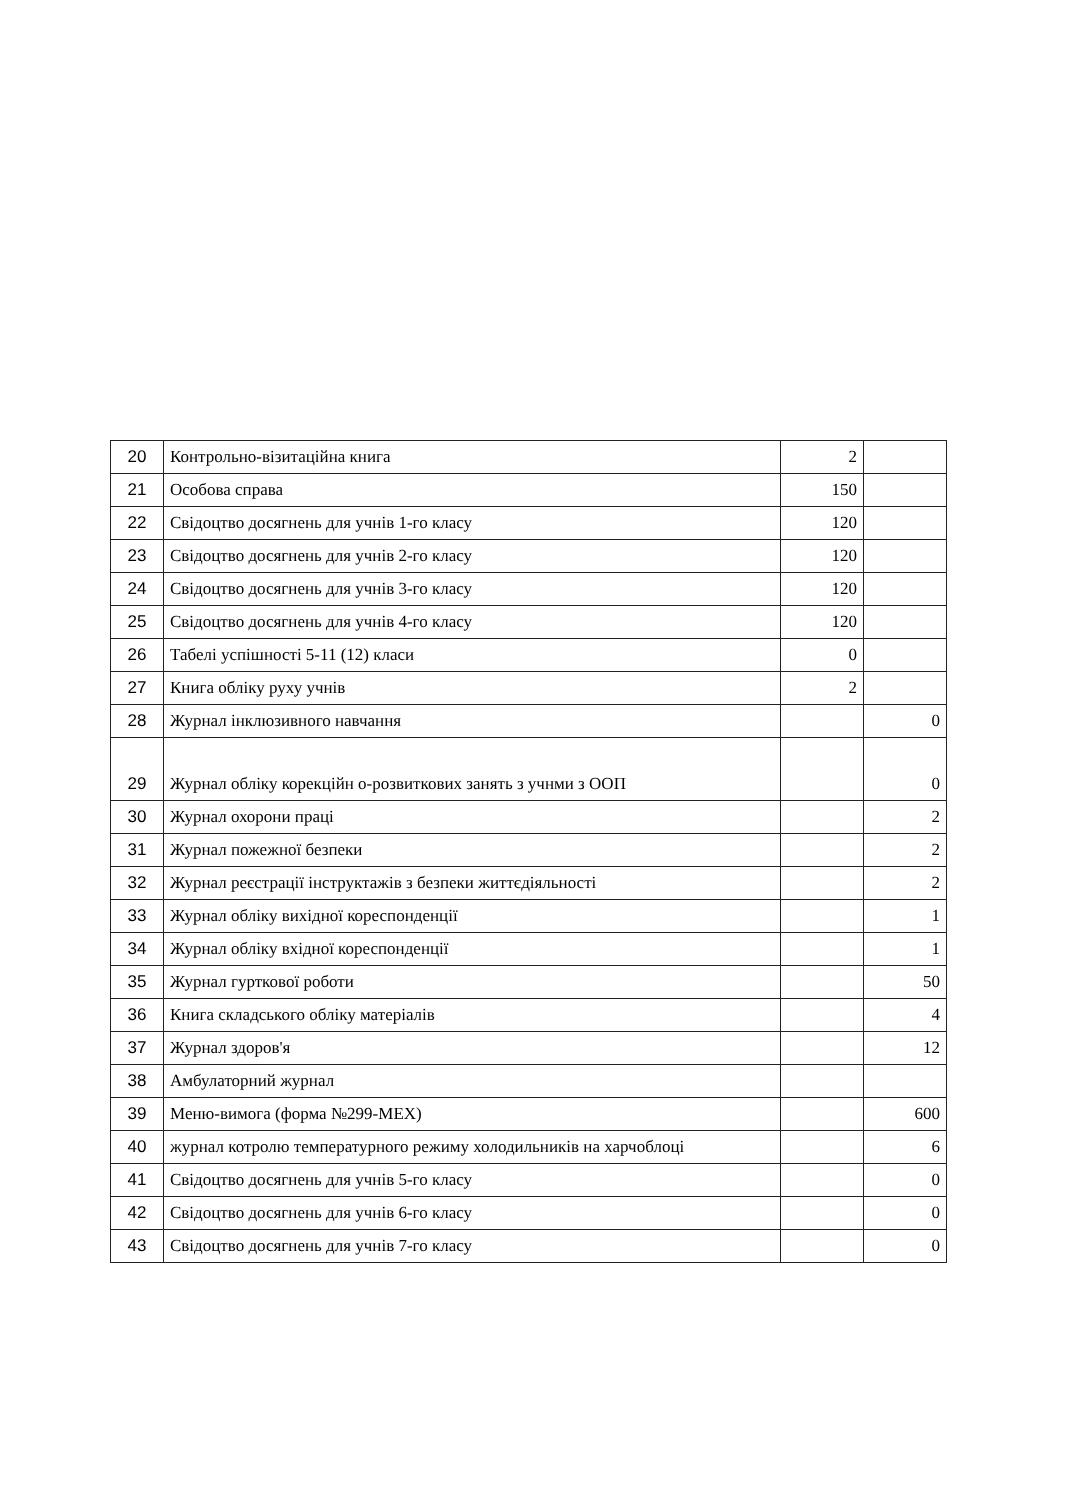| 20 | Контрольно-візитаційна книга | 2 | |
| 21 | Особова справа | 150 | |
| 22 | Свідоцтво досягнень для учнів 1-го класу | 120 | |
| 23 | Свідоцтво досягнень для учнів 2-го класу | 120 | |
| 24 | Свідоцтво досягнень для учнів 3-го класу | 120 | |
| 25 | Свідоцтво досягнень для учнів 4-го класу | 120 | |
| 26 | Табелі успішності 5-11 (12) класи | 0 | |
| 27 | Книга обліку руху учнів | 2 | |
| 28 | Журнал інклюзивного навчання | | 0 |
| 29 | Журнал обліку корекційн о-розвиткових занять з учнми з ООП | | 0 |
| 30 | Журнал охорони праці | | 2 |
| 31 | Журнал пожежної безпеки | | 2 |
| 32 | Журнал реєстрації інструктажів з безпеки життєдіяльності | | 2 |
| 33 | Журнал обліку вихідної кореспонденції | | 1 |
| 34 | Журнал обліку вхідної кореспонденції | | 1 |
| 35 | Журнал гурткової роботи | | 50 |
| 36 | Книга складського обліку матеріалів | | 4 |
| 37 | Журнал здоров'я | | 12 |
| 38 | Амбулаторний журнал | | |
| 39 | Меню-вимога (форма №299-МЕХ) | | 600 |
| 40 | журнал котролю температурного режиму холодильників на харчоблоці | | 6 |
| 41 | Свідоцтво досягнень для учнів 5-го класу | | 0 |
| 42 | Свідоцтво досягнень для учнів 6-го класу | | 0 |
| 43 | Свідоцтво досягнень для учнів 7-го класу | | 0 |